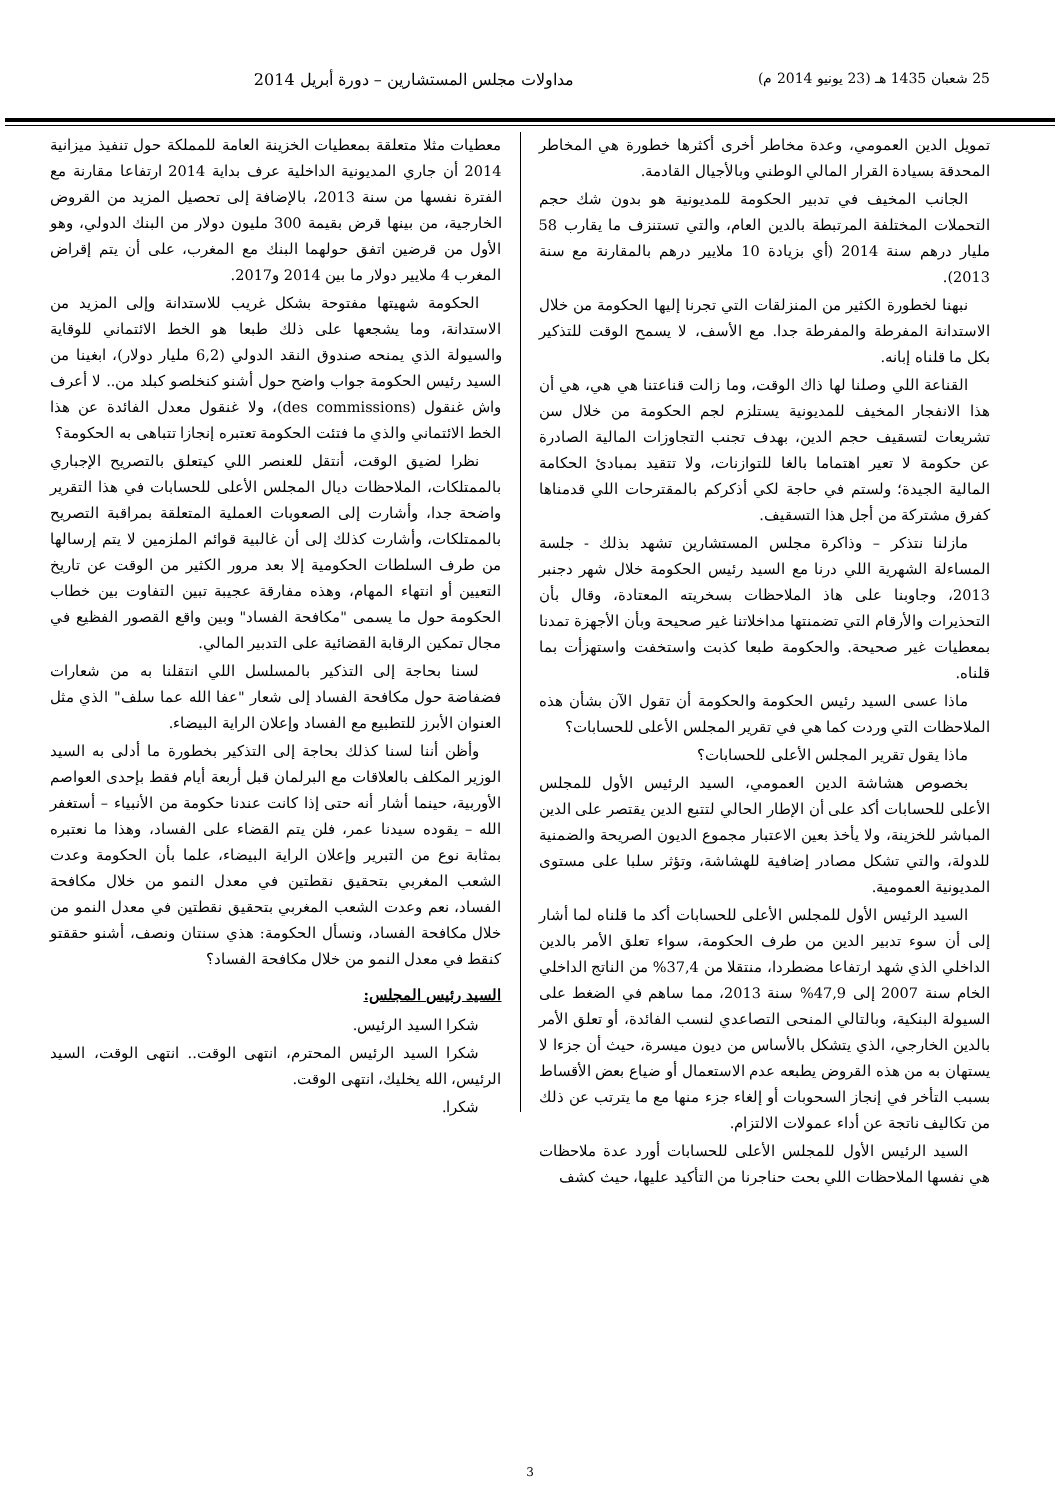25 شعبان 1435 هـ (23 يونيو 2014 م) مداولات مجلس المستشارين – دورة أبريل 2014
تمويل الدين العمومي، وعدة مخاطر أخرى أكثرها خطورة هي المخاطر المحدقة بسيادة القرار المالي الوطني وبالأجيال القادمة.
الجانب المخيف في تدبير الحكومة للمديونية هو بدون شك حجم التحملات المختلفة المرتبطة بالدين العام، والتي تستنزف ما يقارب 58 مليار درهم سنة 2014 (أي بزيادة 10 ملايير درهم بالمقارنة مع سنة 2013).
نبهنا لخطورة الكثير من المنزلقات التي تجرنا إليها الحكومة من خلال الاستدانة المفرطة والمفرطة جدا. مع الأسف، لا يسمح الوقت للتذكير بكل ما قلناه إبانه.
القناعة اللي وصلنا لها ذاك الوقت، وما زالت قناعتنا هي هي، هي أن هذا الانفجار المخيف للمديونية يستلزم لجم الحكومة من خلال سن تشريعات لتسقيف حجم الدين، بهدف تجنب التجاوزات المالية الصادرة عن حكومة لا تعير اهتماما بالغا للتوازنات، ولا تتقيد بمبادئ الحكامة المالية الجيدة؛ ولستم في حاجة لكي أذكركم بالمقترحات اللي قدمناها كفرق مشتركة من أجل هذا التسقيف.
مازلنا نتذكر – وذاكرة مجلس المستشارين تشهد بذلك - جلسة المساءلة الشهرية اللي درنا مع السيد رئيس الحكومة خلال شهر دجنبر 2013، وجاوبنا على هاذ الملاحظات بسخريته المعتادة، وقال بأن التحذيرات والأرقام التي تضمنتها مداخلاتنا غير صحيحة وبأن الأجهزة تمدنا بمعطيات غير صحيحة. والحكومة طبعا كذبت واستخفت واستهزأت بما قلناه.
ماذا عسى السيد رئيس الحكومة والحكومة أن تقول الآن بشأن هذه الملاحظات التي وردت كما هي في تقرير المجلس الأعلى للحسابات؟
ماذا يقول تقرير المجلس الأعلى للحسابات؟
بخصوص هشاشة الدين العمومي، السيد الرئيس الأول للمجلس الأعلى للحسابات أكد على أن الإطار الحالي لتتبع الدين يقتصر على الدين المباشر للخزينة، ولا يأخذ بعين الاعتبار مجموع الديون الصريحة والضمنية للدولة، والتي تشكل مصادر إضافية للهشاشة، وتؤثر سلبا على مستوى المديونية العمومية.
السيد الرئيس الأول للمجلس الأعلى للحسابات أكد ما قلناه لما أشار إلى أن سوء تدبير الدين من طرف الحكومة، سواء تعلق الأمر بالدين الداخلي الذي شهد ارتفاعا مضطردا، منتقلا من 37,4% من الناتج الداخلي الخام سنة 2007 إلى 47,9% سنة 2013، مما ساهم في الضغط على السيولة البنكية، وبالتالي المنحى التصاعدي لنسب الفائدة، أو تعلق الأمر بالدين الخارجي، الذي يتشكل بالأساس من ديون ميسرة، حيث أن جزءا لا يستهان به من هذه القروض يطبعه عدم الاستعمال أو ضياع بعض الأقساط بسبب التأخر في إنجاز السحوبات أو إلغاء جزء منها مع ما يترتب عن ذلك من تكاليف ناتجة عن أداء عمولات الالتزام.
السيد الرئيس الأول للمجلس الأعلى للحسابات أورد عدة ملاحظات هي نفسها الملاحظات اللي بحت حناجرنا من التأكيد عليها، حيث كشف
معطيات مثلا متعلقة بمعطيات الخزينة العامة للمملكة حول تنفيذ ميزانية 2014 أن جاري المديونية الداخلية عرف بداية 2014 ارتفاعا مقارنة مع الفترة نفسها من سنة 2013، بالإضافة إلى تحصيل المزيد من القروض الخارجية، من بينها قرض بقيمة 300 مليون دولار من البنك الدولي، وهو الأول من قرضين اتفق حولهما البنك مع المغرب، على أن يتم إقراض المغرب 4 ملايير دولار ما بين 2014 و2017.
الحكومة شهيتها مفتوحة بشكل غريب للاستدانة وإلى المزيد من الاستدانة، وما يشجعها على ذلك طبعا هو الخط الائتماني للوقاية والسيولة الذي يمنحه صندوق النقد الدولي (6,2 مليار دولار)، ابغينا من السيد رئيس الحكومة جواب واضح حول أشنو كنخلصو كبلد من.. لا أعرف واش غنقول (des commissions)، ولا غنقول معدل الفائدة عن هذا الخط الائتماني والذي ما فتئت الحكومة تعتبره إنجازا تتباهى به الحكومة؟
نظرا لضيق الوقت، أنتقل للعنصر اللي كيتعلق بالتصريح الإجباري بالممتلكات، الملاحظات ديال المجلس الأعلى للحسابات في هذا التقرير واضحة جدا، وأشارت إلى الصعوبات العملية المتعلقة بمراقبة التصريح بالممتلكات، وأشارت كذلك إلى أن غالبية قوائم الملزمين لا يتم إرسالها من طرف السلطات الحكومية إلا بعد مرور الكثير من الوقت عن تاريخ التعيين أو انتهاء المهام، وهذه مفارقة عجيبة تبين التفاوت بين خطاب الحكومة حول ما يسمى "مكافحة الفساد" وبين واقع القصور الفظيع في مجال تمكين الرقابة القضائية على التدبير المالي.
لسنا بحاجة إلى التذكير بالمسلسل اللي انتقلنا به من شعارات فضفاضة حول مكافحة الفساد إلى شعار "عفا الله عما سلف" الذي مثل العنوان الأبرز للتطبيع مع الفساد وإعلان الراية البيضاء.
وأظن أننا لسنا كذلك بحاجة إلى التذكير بخطورة ما أدلى به السيد الوزير المكلف بالعلاقات مع البرلمان قبل أربعة أيام فقط بإحدى العواصم الأوربية، حينما أشار أنه حتى إذا كانت عندنا حكومة من الأنبياء – أستغفر الله – يقوده سيدنا عمر، فلن يتم القضاء على الفساد، وهذا ما نعتبره بمثابة نوع من التبرير وإعلان الراية البيضاء، علما بأن الحكومة وعدت الشعب المغربي بتحقيق نقطتين في معدل النمو من خلال مكافحة الفساد، نعم وعدت الشعب المغربي بتحقيق نقطتين في معدل النمو من خلال مكافحة الفساد، ونسأل الحكومة: هذي سنتان ونصف، أشنو حققتو كنقط في معدل النمو من خلال مكافحة الفساد؟
السيد رئيس المجلس:
شكرا السيد الرئيس.
شكرا السيد الرئيس المحترم، انتهى الوقت.. انتهى الوقت، السيد الرئيس، الله يخليك، انتهى الوقت.
شكرا.
3